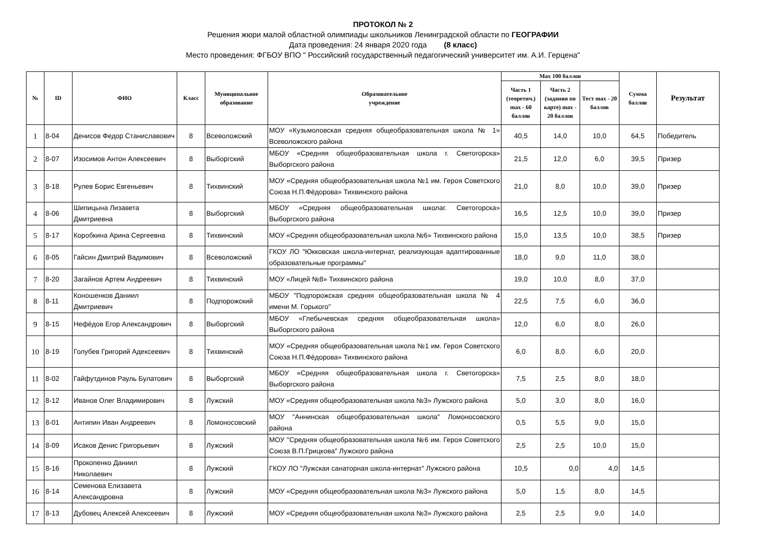ПРОТОКОЛ № 2
Решения жюри малой областной олимпиады школьников Ленинградской области по ГЕОГРАФИИ
Дата проведения: 24 января 2020 года (8 класс)
Место проведения: ФГБОУ ВПО " Российский государственный педагогический университет им. А.И. Герцена"
| № | ID | ФИО | Класс | Муниципальное образование | Образовательное учреждение | Max 100 баллов | | | Сумма баллов | Результат |
| --- | --- | --- | --- | --- | --- | --- | --- | --- | --- | --- |
| | | | | | | Часть 1 (теоретич.) max - 60 баллов | Часть 2 (задания по карте) max - 20 баллов | Тест max - 20 баллов | | |
| 1 | 8-04 | Денисов Федор Станиславович | 8 | Всеволожский | МОУ «Кузьмоловская средняя общеобразовательная школа № 1» Всеволожского района | 40,5 | 14,0 | 10,0 | 64,5 | Победитель |
| 2 | 8-07 | Изосимов Антон Алексеевич | 8 | Выборгский | МБОУ «Средняя общеобразовательная школа г. Светогорска» Выборгского района | 21,5 | 12,0 | 6,0 | 39,5 | Призер |
| 3 | 8-18 | Рулев Борис Евгеньевич | 8 | Тихвинский | МОУ «Средняя общеобразовательная школа №1 им. Героя Советского Союза Н.П.Фёдорова» Тихвинского района | 21,0 | 8,0 | 10,0 | 39,0 | Призер |
| 4 | 8-06 | Шипицына Лизавета Дмитриевна | 8 | Выборгский | МБОУ «Средняя общеобразовательная школаг. Светогорска» Выборгского района | 16,5 | 12,5 | 10,0 | 39,0 | Призер |
| 5 | 8-17 | Коробкина Арина Сергеевна | 8 | Тихвинский | МОУ «Средняя общеобразовательная школа №6» Тихвинского района | 15,0 | 13,5 | 10,0 | 38,5 | Призер |
| 6 | 8-05 | Гайсин Дмитрий Вадимович | 8 | Всеволожский | ГКОУ ЛО "Юкковская школа-интернат, реализующая адаптированные образовательные программы" | 18,0 | 9,0 | 11,0 | 38,0 | |
| 7 | 8-20 | Загайнов Артем Андреевич | 8 | Тихвинский | МОУ «Лицей №8» Тихвинского района | 19,0 | 10,0 | 8,0 | 37,0 | |
| 8 | 8-11 | Коношенков Даниил Дмитриевич | 8 | Подпорожский | МБОУ "Подпорожская средняя общеобразовательная школа № 4 имени М. Горького" | 22,5 | 7,5 | 6,0 | 36,0 | |
| 9 | 8-15 | Нефёдов Егор Александрович | 8 | Выборгский | МБОУ «Глебычевская средняя общеобразовательная школа» Выборгского района | 12,0 | 6,0 | 8,0 | 26,0 | |
| 10 | 8-19 | Голубев Григорий Адексеевич | 8 | Тихвинский | МОУ «Средняя общеобразовательная школа №1 им. Героя Советского Союза Н.П.Фёдорова» Тихвинского района | 6,0 | 8,0 | 6,0 | 20,0 | |
| 11 | 8-02 | Гайфутдинов Рауль Булатович | 8 | Выборгский | МБОУ «Средняя общеобразовательная школа г. Светогорска» Выборгского района | 7,5 | 2,5 | 8,0 | 18,0 | |
| 12 | 8-12 | Иванов Олег Владимирович | 8 | Лужский | МОУ «Средняя общеобразовательная школа №3» Лужского района | 5,0 | 3,0 | 8,0 | 16,0 | |
| 13 | 8-01 | Антипин Иван Андреевич | 8 | Ломоносовский | МОУ "Аннинская общеобразовательная школа" Ломоносовского района | 0,5 | 5,5 | 9,0 | 15,0 | |
| 14 | 8-09 | Исаков Денис Григорьевич | 8 | Лужский | МОУ "Средняя общеобразовательная школа №6 им. Героя Советского Союза В.П.Грицкова" Лужского района | 2,5 | 2,5 | 10,0 | 15,0 | |
| 15 | 8-16 | Прокопенко Даниил Николаевич | 8 | Лужский | ГКОУ ЛО "Лужская санаторная школа-интернат" Лужского района | 10,5 | 0,0 | 4,0 | 14,5 | |
| 16 | 8-14 | Семенова Елизавета Александровна | 8 | Лужский | МОУ «Средняя общеобразовательная школа №3» Лужского района | 5,0 | 1,5 | 8,0 | 14,5 | |
| 17 | 8-13 | Дубовец Алексей Алексеевич | 8 | Лужский | МОУ «Средняя общеобразовательная школа №3» Лужского района | 2,5 | 2,5 | 9,0 | 14,0 | |